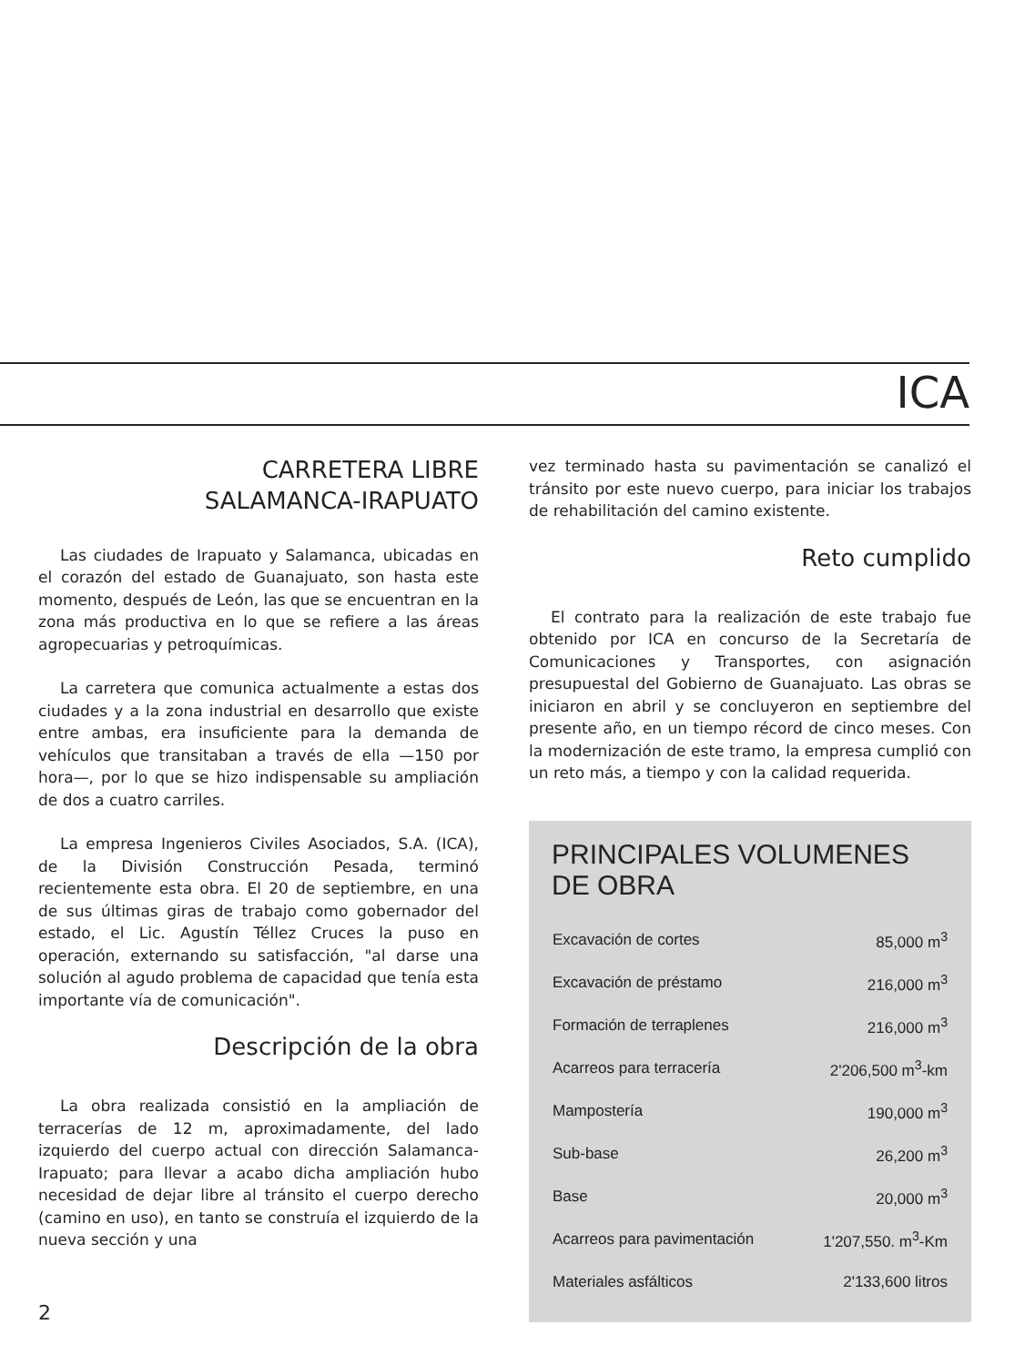ICA
CARRETERA LIBRE
SALAMANCA-IRAPUATO
Las ciudades de Irapuato y Salamanca, ubicadas en el corazón del estado de Guanajuato, son hasta este momento, después de León, las que se encuentran en la zona más productiva en lo que se refiere a las áreas agropecuarias y petroquímicas.
La carretera que comunica actualmente a estas dos ciudades y a la zona industrial en desarrollo que existe entre ambas, era insuficiente para la demanda de vehículos que transitaban a través de ella —150 por hora—, por lo que se hizo indispensable su ampliación de dos a cuatro carriles.
La empresa Ingenieros Civiles Asociados, S.A. (ICA), de la División Construcción Pesada, terminó recientemente esta obra. El 20 de septiembre, en una de sus últimas giras de trabajo como gobernador del estado, el Lic. Agustín Téllez Cruces la puso en operación, externando su satisfacción, "al darse una solución al agudo problema de capacidad que tenía esta importante vía de comunicación".
Descripción de la obra
La obra realizada consistió en la ampliación de terracerías de 12 m, aproximadamente, del lado izquierdo del cuerpo actual con dirección Salamanca-Irapuato; para llevar a acabo dicha ampliación hubo necesidad de dejar libre al tránsito el cuerpo derecho (camino en uso), en tanto se construía el izquierdo de la nueva sección y una
vez terminado hasta su pavimentación se canalizó el tránsito por este nuevo cuerpo, para iniciar los trabajos de rehabilitación del camino existente.
Reto cumplido
El contrato para la realización de este trabajo fue obtenido por ICA en concurso de la Secretaría de Comunicaciones y Transportes, con asignación presupuestal del Gobierno de Guanajuato. Las obras se iniciaron en abril y se concluyeron en septiembre del presente año, en un tiempo récord de cinco meses. Con la modernización de este tramo, la empresa cumplió con un reto más, a tiempo y con la calidad requerida.
PRINCIPALES VOLUMENES DE OBRA
| Excavación de cortes | 85,000 m<sup>3</sup> |
| Excavación de préstamo | 216,000 m<sup>3</sup> |
| Formación de terraplenes | 216,000 m<sup>3</sup> |
| Acarreos para terracería | 2'206,500 m<sup>3</sup>-km |
| Mampostería | 190,000 m<sup>3</sup> |
| Sub-base | 26,200 m<sup>3</sup> |
| Base | 20,000 m<sup>3</sup> |
| Acarreos para pavimentación | 1'207,550. m<sup>3</sup>-Km |
| Materiales asfálticos | 2'133,600 litros |
2